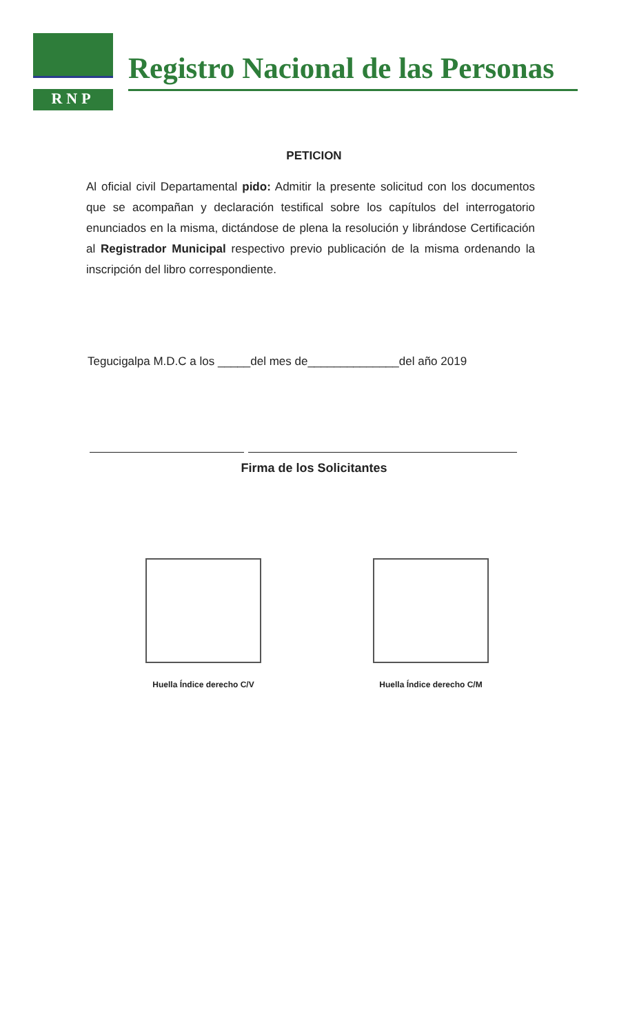RNP
Registro Nacional de las Personas
PETICION
Al oficial civil Departamental pido: Admitir la presente solicitud con los documentos que se acompañan y declaración testifical sobre los capítulos del interrogatorio enunciados en la misma, dictándose de plena la resolución y librándose Certificación al Registrador Municipal respectivo previo publicación de la misma ordenando la inscripción del libro correspondiente.
Tegucigalpa M.D.C a los _____del mes de______________del año 2019
Firma de los Solicitantes
Huella Índice derecho C/V
Huella Índice derecho C/M